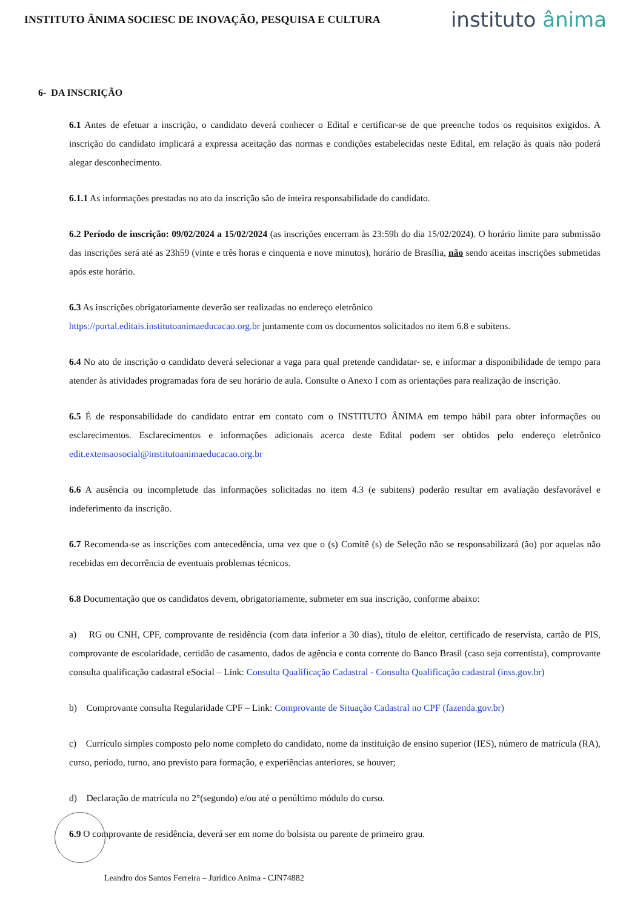INSTITUTO ÂNIMA SOCIESC DE INOVAÇÃO, PESQUISA E CULTURA
instituto ânima
6- DA INSCRIÇÃO
6.1 Antes de efetuar a inscrição, o candidato deverá conhecer o Edital e certificar-se de que preenche todos os requisitos exigidos. A inscrição do candidato implicará a expressa aceitação das normas e condições estabelecidas neste Edital, em relação às quais não poderá alegar desconhecimento.
6.1.1 As informações prestadas no ato da inscrição são de inteira responsabilidade do candidato.
6.2 Período de inscrição: 09/02/2024 a 15/02/2024 (as inscrições encerram às 23:59h do dia 15/02/2024). O horário limite para submissão das inscrições será até as 23h59 (vinte e três horas e cinquenta e nove minutos), horário de Brasília, não sendo aceitas inscrições submetidas após este horário.
6.3 As inscrições obrigatoriamente deverão ser realizadas no endereço eletrônico
https://portal.editais.institutoanimaeducacao.org.br juntamente com os documentos solicitados no item 6.8 e subitens.
6.4 No ato de inscrição o candidato deverá selecionar a vaga para qual pretende candidatar- se, e informar a disponibilidade de tempo para atender às atividades programadas fora de seu horário de aula. Consulte o Anexo I com as orientações para realização de inscrição.
6.5 É de responsabilidade do candidato entrar em contato com o INSTITUTO ÂNIMA em tempo hábil para obter informações ou esclarecimentos. Esclarecimentos e informações adicionais acerca deste Edital podem ser obtidos pelo endereço eletrônico edit.extensaosocial@institutoanimaeducacao.org.br
6.6 A ausência ou incompletude das informações solicitadas no item 4.3 (e subitens) poderão resultar em avaliação desfavorável e indeferimento da inscrição.
6.7 Recomenda-se as inscrições com antecedência, uma vez que o (s) Comitê (s) de Seleção não se responsabilizará (ão) por aquelas não recebidas em decorrência de eventuais problemas técnicos.
6.8 Documentação que os candidatos devem, obrigatoriamente, submeter em sua inscrição, conforme abaixo:
a) RG ou CNH, CPF, comprovante de residência (com data inferior a 30 dias), título de eleitor, certificado de reservista, cartão de PIS, comprovante de escolaridade, certidão de casamento, dados de agência e conta corrente do Banco Brasil (caso seja correntista), comprovante consulta qualificação cadastral eSocial – Link: Consulta Qualificação Cadastral - Consulta Qualificação cadastral (inss.gov.br)
b) Comprovante consulta Regularidade CPF – Link: Comprovante de Situação Cadastral no CPF (fazenda.gov.br)
c) Currículo simples composto pelo nome completo do candidato, nome da instituição de ensino superior (IES), número de matrícula (RA), curso, período, turno, ano previsto para formação, e experiências anteriores, se houver;
d) Declaração de matrícula no 2°(segundo) e/ou até o penúltimo módulo do curso.
6.9 O comprovante de residência, deverá ser em nome do bolsista ou parente de primeiro grau.
Leandro dos Santos Ferreira – Jurídico Anima - CJN74882